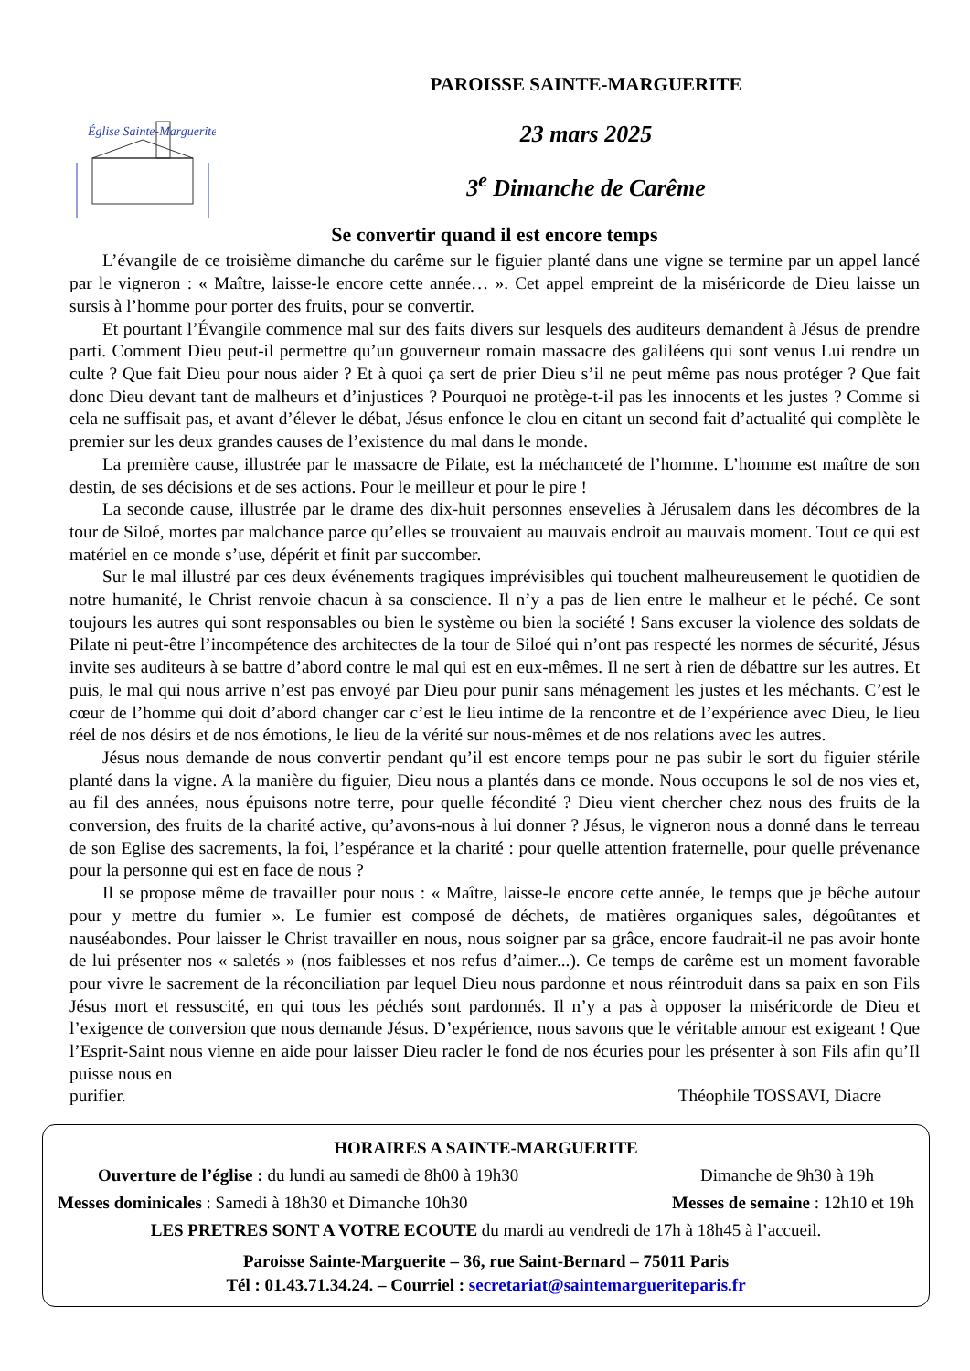Église Sainte-Marguerite
PAROISSE SAINTE-MARGUERITE
23 mars 2025
3<sup>e</sup> Dimanche de Carême
Se convertir quand il est encore temps
L’évangile de ce troisième dimanche du carême sur le figuier planté dans une vigne se termine par un appel lancé par le vigneron : « Maître, laisse-le encore cette année… ». Cet appel empreint de la miséricorde de Dieu laisse un sursis à l’homme pour porter des fruits, pour se convertir.
Et pourtant l’Évangile commence mal sur des faits divers sur lesquels des auditeurs demandent à Jésus de prendre parti. Comment Dieu peut-il permettre qu’un gouverneur romain massacre des galiléens qui sont venus Lui rendre un culte ? Que fait Dieu pour nous aider ? Et à quoi ça sert de prier Dieu s’il ne peut même pas nous protéger ? Que fait donc Dieu devant tant de malheurs et d’injustices ? Pourquoi ne protège-t-il pas les innocents et les justes ? Comme si cela ne suffisait pas, et avant d’élever le débat, Jésus enfonce le clou en citant un second fait d’actualité qui complète le premier sur les deux grandes causes de l’existence du mal dans le monde.
La première cause, illustrée par le massacre de Pilate, est la méchanceté de l’homme. L’homme est maître de son destin, de ses décisions et de ses actions. Pour le meilleur et pour le pire !
La seconde cause, illustrée par le drame des dix-huit personnes ensevelies à Jérusalem dans les décombres de la tour de Siloé, mortes par malchance parce qu’elles se trouvaient au mauvais endroit au mauvais moment. Tout ce qui est matériel en ce monde s’use, dépérit et finit par succomber.
Sur le mal illustré par ces deux événements tragiques imprévisibles qui touchent malheureusement le quotidien de notre humanité, le Christ renvoie chacun à sa conscience. Il n’y a pas de lien entre le malheur et le péché. Ce sont toujours les autres qui sont responsables ou bien le système ou bien la société ! Sans excuser la violence des soldats de Pilate ni peut-être l’incompétence des architectes de la tour de Siloé qui n’ont pas respecté les normes de sécurité, Jésus invite ses auditeurs à se battre d’abord contre le mal qui est en eux-mêmes. Il ne sert à rien de débattre sur les autres. Et puis, le mal qui nous arrive n’est pas envoyé par Dieu pour punir sans ménagement les justes et les méchants. C’est le cœur de l’homme qui doit d’abord changer car c’est le lieu intime de la rencontre et de l’expérience avec Dieu, le lieu réel de nos désirs et de nos émotions, le lieu de la vérité sur nous-mêmes et de nos relations avec les autres.
Jésus nous demande de nous convertir pendant qu’il est encore temps pour ne pas subir le sort du figuier stérile planté dans la vigne. A la manière du figuier, Dieu nous a plantés dans ce monde. Nous occupons le sol de nos vies et, au fil des années, nous épuisons notre terre, pour quelle fécondité ? Dieu vient chercher chez nous des fruits de la conversion, des fruits de la charité active, qu’avons-nous à lui donner ? Jésus, le vigneron nous a donné dans le terreau de son Eglise des sacrements, la foi, l’espérance et la charité : pour quelle attention fraternelle, pour quelle prévenance pour la personne qui est en face de nous ?
Il se propose même de travailler pour nous : « Maître, laisse-le encore cette année, le temps que je bêche autour pour y mettre du fumier ». Le fumier est composé de déchets, de matières organiques sales, dégoûtantes et nauséabondes. Pour laisser le Christ travailler en nous, nous soigner par sa grâce, encore faudrait-il ne pas avoir honte de lui présenter nos « saletés » (nos faiblesses et nos refus d’aimer...). Ce temps de carême est un moment favorable pour vivre le sacrement de la réconciliation par lequel Dieu nous pardonne et nous réintroduit dans sa paix en son Fils Jésus mort et ressuscité, en qui tous les péchés sont pardonnés. Il n’y a pas à opposer la miséricorde de Dieu et l’exigence de conversion que nous demande Jésus. D’expérience, nous savons que le véritable amour est exigeant ! Que l’Esprit-Saint nous vienne en aide pour laisser Dieu racler le fond de nos écuries pour les présenter à son Fils afin qu’Il puisse nous en
purifier. Théophile TOSSAVI, Diacre
HORAIRES A SAINTE-MARGUERITE
Ouverture de l’église : du lundi au samedi de 8h00 à 19h30 Dimanche de 9h30 à 19h
Messes dominicales : Samedi à 18h30 et Dimanche 10h30 Messes de semaine : 12h10 et 19h
LES PRETRES SONT A VOTRE ECOUTE du mardi au vendredi de 17h à 18h45 à l’accueil.
Paroisse Sainte-Marguerite – 36, rue Saint-Bernard – 75011 Paris
Tél : 01.43.71.34.24. – Courriel : secretariat@saintemargueriteparis.fr